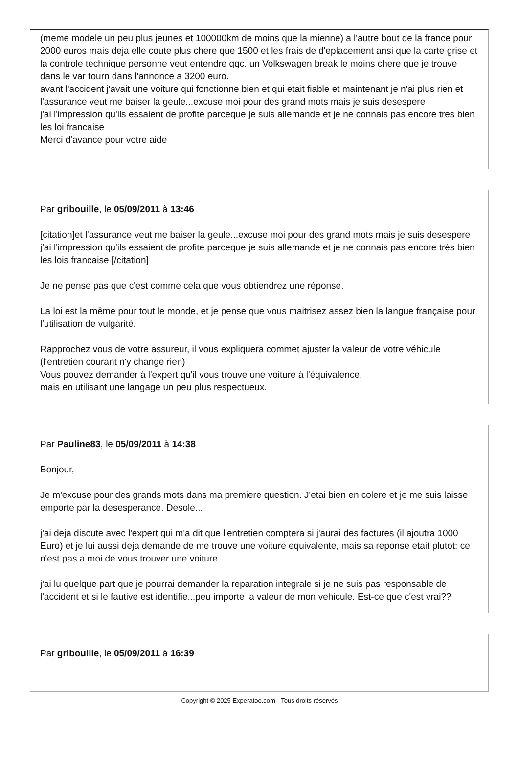(meme modele un peu plus jeunes et 100000km de moins que la mienne) a l'autre bout de la france pour 2000 euros mais deja elle coute plus chere que 1500 et les frais de d'eplacement ansi que la carte grise et la controle technique personne veut entendre qqc. un Volkswagen break le moins chere que je trouve dans le var tourn dans l'annonce a 3200 euro.
avant l'accident j'avait une voiture qui fonctionne bien et qui etait fiable et maintenant je n'ai plus rien et l'assurance veut me baiser la geule...excuse moi pour des grand mots mais je suis desespere
j'ai l'impression qu'ils essaient de profite parceque je suis allemande et je ne connais pas encore tres bien les loi francaise
Merci d'avance pour votre aide
Par gribouille, le 05/09/2011 à 13:46
[citation]et l'assurance veut me baiser la geule...excuse moi pour des grand mots mais je suis desespere
j'ai l'impression qu'ils essaient de profite parceque je suis allemande et je ne connais pas encore trés bien les lois francaise [/citation]
Je ne pense pas que c'est comme cela que vous obtiendrez une réponse.
La loi est la même pour tout le monde, et je pense que vous maitrisez assez bien la langue française pour l'utilisation de vulgarité.
Rapprochez vous de votre assureur, il vous expliquera commet ajuster la valeur de votre véhicule (l'entretien courant n'y change rien)
Vous pouvez demander à l'expert qu'il vous trouve une voiture à l'équivalence,
mais en utilisant une langage un peu plus respectueux.
Par Pauline83, le 05/09/2011 à 14:38
Bonjour,
Je m'excuse pour des grands mots dans ma premiere question. J'etai bien en colere et je me suis laisse emporte par la desesperance. Desole...
j'ai deja discute avec l'expert qui m'a dit que l'entretien comptera si j'aurai des factures (il ajoutra 1000 Euro) et je lui aussi deja demande de me trouve une voiture equivalente, mais sa reponse etait plutot: ce n'est pas a moi de vous trouver une voiture...
j'ai lu quelque part que je pourrai demander la reparation integrale si je ne suis pas responsable de l'accident et si le fautive est identifie...peu importe la valeur de mon vehicule. Est-ce que c'est vrai??
Par gribouille, le 05/09/2011 à 16:39
Copyright © 2025 Experatoo.com - Tous droits réservés